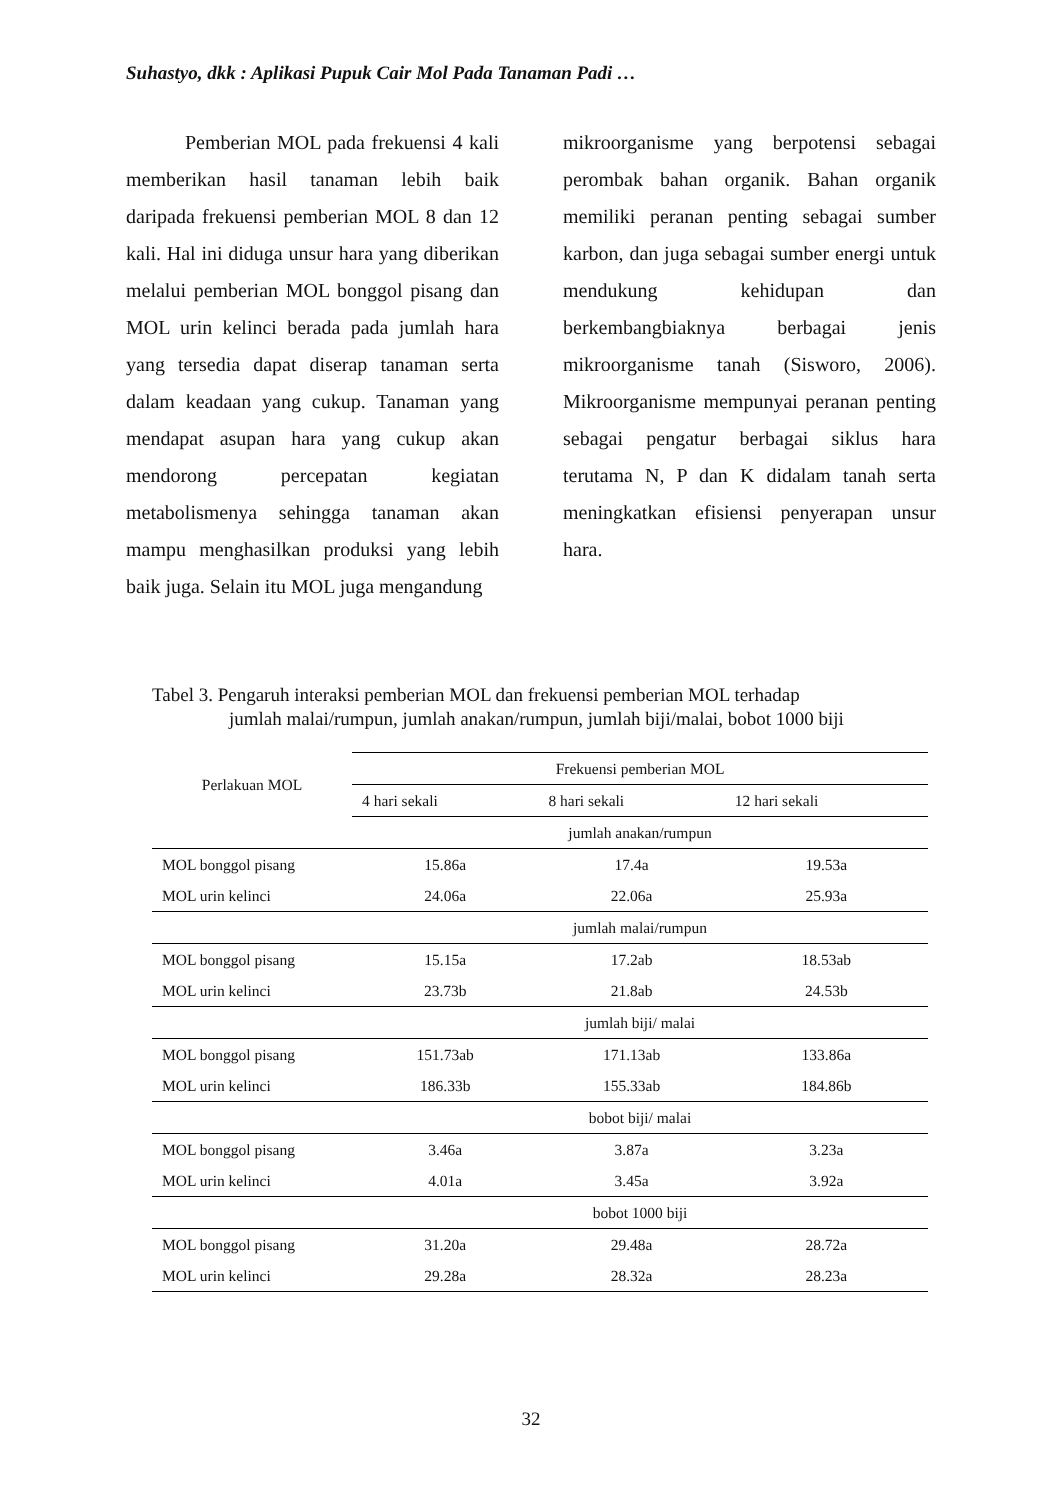Suhastyo, dkk : Aplikasi Pupuk Cair Mol Pada Tanaman Padi …
Pemberian MOL pada frekuensi 4 kali memberikan hasil tanaman lebih baik daripada frekuensi pemberian MOL 8 dan 12 kali. Hal ini diduga unsur hara yang diberikan melalui pemberian MOL bonggol pisang dan MOL urin kelinci berada pada jumlah hara yang tersedia dapat diserap tanaman serta dalam keadaan yang cukup. Tanaman yang mendapat asupan hara yang cukup akan mendorong percepatan kegiatan metabolismenya sehingga tanaman akan mampu menghasilkan produksi yang lebih baik juga. Selain itu MOL juga mengandung
mikroorganisme yang berpotensi sebagai perombak bahan organik. Bahan organik memiliki peranan penting sebagai sumber karbon, dan juga sebagai sumber energi untuk mendukung kehidupan dan berkembangbiaknya berbagai jenis mikroorganisme tanah (Sisworo, 2006). Mikroorganisme mempunyai peranan penting sebagai pengatur berbagai siklus hara terutama N, P dan K didalam tanah serta meningkatkan efisiensi penyerapan unsur hara.
Tabel 3. Pengaruh interaksi pemberian MOL dan frekuensi pemberian MOL terhadap
jumlah malai/rumpun, jumlah anakan/rumpun, jumlah biji/malai, bobot 1000 biji
| Perlakuan MOL | Frekuensi pemberian MOL | | |
| --- | --- | --- | --- |
| | 4 hari sekali | 8 hari sekali | 12 hari sekali |
| | jumlah anakan/rumpun | | |
| MOL bonggol pisang | 15.86a | 17.4a | 19.53a |
| MOL urin kelinci | 24.06a | 22.06a | 25.93a |
| | jumlah malai/rumpun | | |
| MOL bonggol pisang | 15.15a | 17.2ab | 18.53ab |
| MOL urin kelinci | 23.73b | 21.8ab | 24.53b |
| | jumlah biji/ malai | | |
| MOL bonggol pisang | 151.73ab | 171.13ab | 133.86a |
| MOL urin kelinci | 186.33b | 155.33ab | 184.86b |
| | bobot biji/ malai | | |
| MOL bonggol pisang | 3.46a | 3.87a | 3.23a |
| MOL urin kelinci | 4.01a | 3.45a | 3.92a |
| | bobot 1000 biji | | |
| MOL bonggol pisang | 31.20a | 29.48a | 28.72a |
| MOL urin kelinci | 29.28a | 28.32a | 28.23a |
32